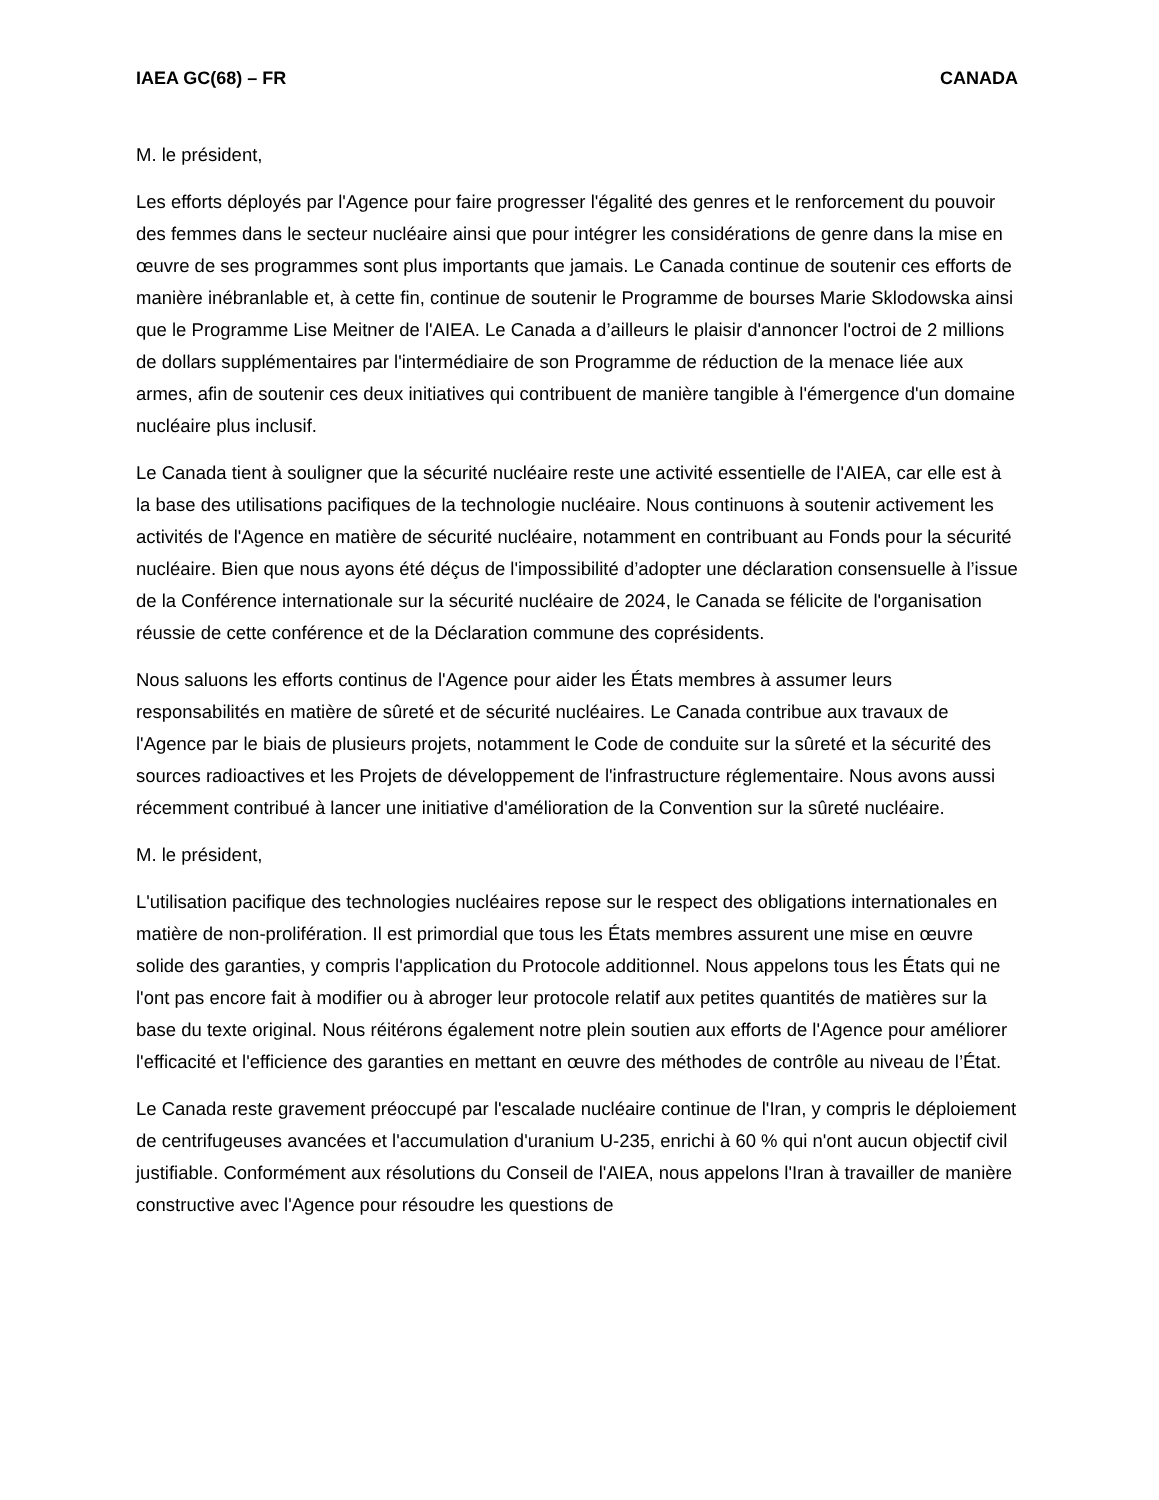IAEA GC(68) – FR CANADA
M. le président,
Les efforts déployés par l'Agence pour faire progresser l'égalité des genres et le renforcement du pouvoir des femmes dans le secteur nucléaire ainsi que pour intégrer les considérations de genre dans la mise en œuvre de ses programmes sont plus importants que jamais. Le Canada continue de soutenir ces efforts de manière inébranlable et, à cette fin, continue de soutenir le Programme de bourses Marie Sklodowska ainsi que le Programme Lise Meitner de l'AIEA. Le Canada a d’ailleurs le plaisir d'annoncer l'octroi de 2 millions de dollars supplémentaires par l'intermédiaire de son Programme de réduction de la menace liée aux armes, afin de soutenir ces deux initiatives qui contribuent de manière tangible à l'émergence d'un domaine nucléaire plus inclusif.
Le Canada tient à souligner que la sécurité nucléaire reste une activité essentielle de l'AIEA, car elle est à la base des utilisations pacifiques de la technologie nucléaire. Nous continuons à soutenir activement les activités de l'Agence en matière de sécurité nucléaire, notamment en contribuant au Fonds pour la sécurité nucléaire. Bien que nous ayons été déçus de l'impossibilité d’adopter une déclaration consensuelle à l’issue de la Conférence internationale sur la sécurité nucléaire de 2024, le Canada se félicite de l'organisation réussie de cette conférence et de la Déclaration commune des coprésidents.
Nous saluons les efforts continus de l'Agence pour aider les États membres à assumer leurs responsabilités en matière de sûreté et de sécurité nucléaires. Le Canada contribue aux travaux de l'Agence par le biais de plusieurs projets, notamment le Code de conduite sur la sûreté et la sécurité des sources radioactives et les Projets de développement de l'infrastructure réglementaire. Nous avons aussi récemment contribué à lancer une initiative d'amélioration de la Convention sur la sûreté nucléaire.
M. le président,
L'utilisation pacifique des technologies nucléaires repose sur le respect des obligations internationales en matière de non-prolifération. Il est primordial que tous les États membres assurent une mise en œuvre solide des garanties, y compris l'application du Protocole additionnel. Nous appelons tous les États qui ne l'ont pas encore fait à modifier ou à abroger leur protocole relatif aux petites quantités de matières sur la base du texte original. Nous réitérons également notre plein soutien aux efforts de l'Agence pour améliorer l'efficacité et l'efficience des garanties en mettant en œuvre des méthodes de contrôle au niveau de l’État.
Le Canada reste gravement préoccupé par l'escalade nucléaire continue de l'Iran, y compris le déploiement de centrifugeuses avancées et l'accumulation d'uranium U-235, enrichi à 60 % qui n'ont aucun objectif civil justifiable. Conformément aux résolutions du Conseil de l'AIEA, nous appelons l'Iran à travailler de manière constructive avec l'Agence pour résoudre les questions de